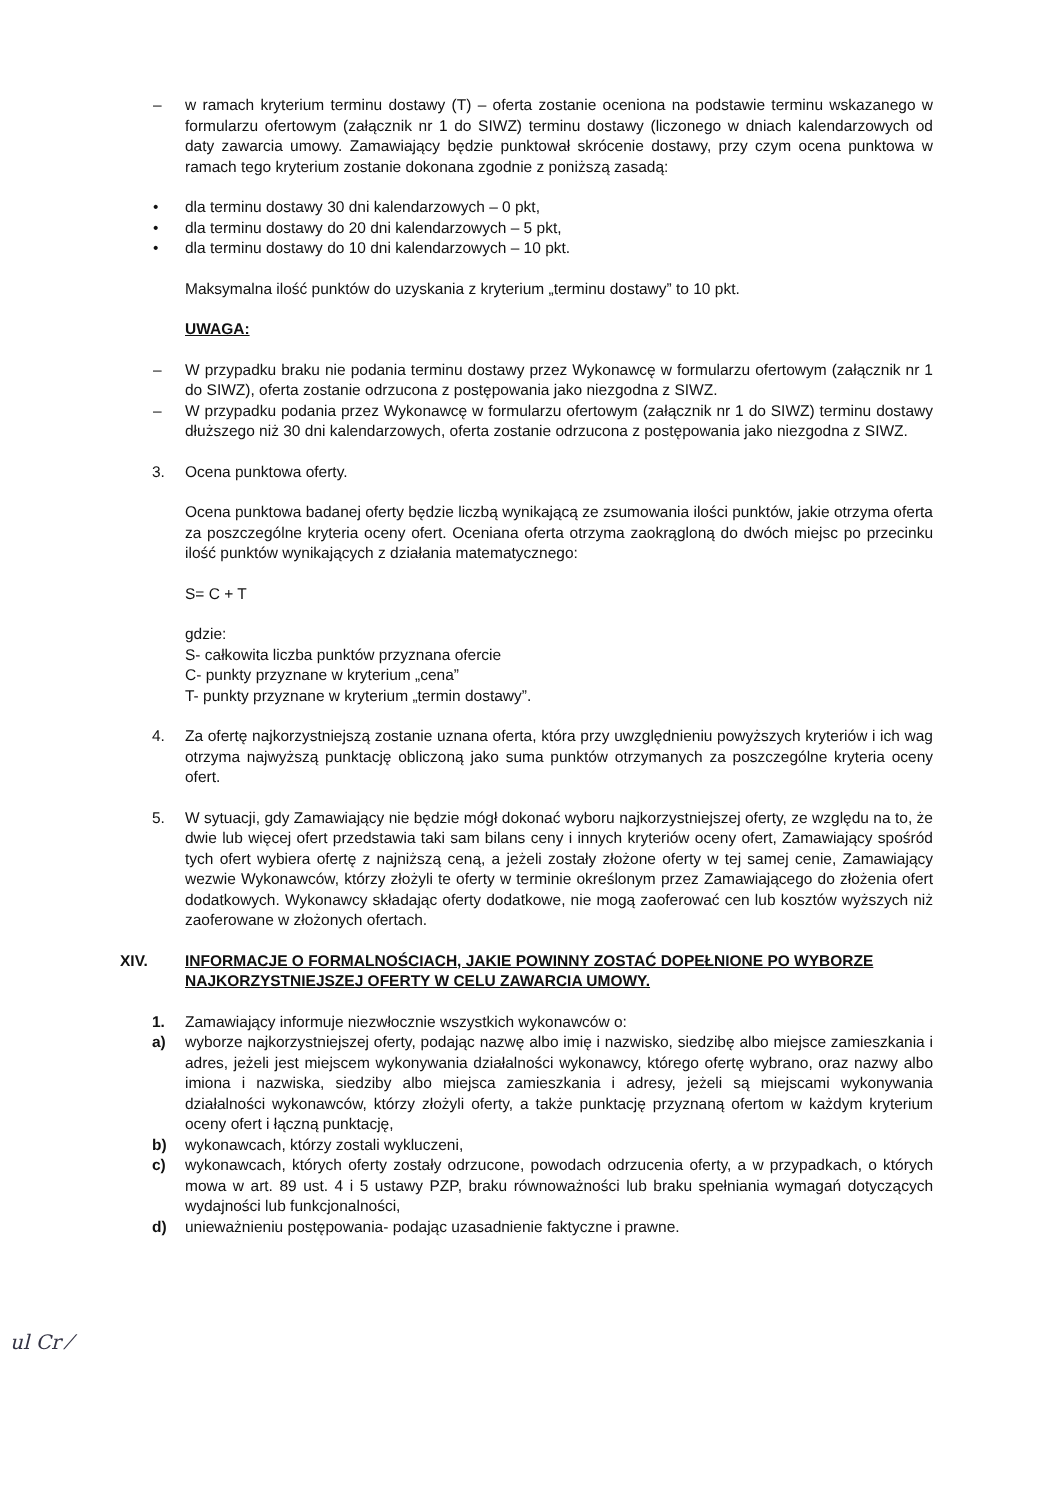– w ramach kryterium terminu dostawy (T) – oferta zostanie oceniona na podstawie terminu wskazanego w formularzu ofertowym (załącznik nr 1 do SIWZ) terminu dostawy (liczonego w dniach kalendarzowych od daty zawarcia umowy. Zamawiający będzie punktował skrócenie dostawy, przy czym ocena punktowa w ramach tego kryterium zostanie dokonana zgodnie z poniższą zasadą:
• dla terminu dostawy 30 dni kalendarzowych – 0 pkt,
• dla terminu dostawy do 20 dni kalendarzowych – 5 pkt,
• dla terminu dostawy do 10 dni kalendarzowych – 10 pkt.
Maksymalna ilość punktów do uzyskania z kryterium „terminu dostawy” to 10 pkt.
UWAGA:
– W przypadku braku nie podania terminu dostawy przez Wykonawcę w formularzu ofertowym (załącznik nr 1 do SIWZ), oferta zostanie odrzucona z postępowania jako niezgodna z SIWZ.
– W przypadku podania przez Wykonawcę w formularzu ofertowym (załącznik nr 1 do SIWZ) terminu dostawy dłuższego niż 30 dni kalendarzowych, oferta zostanie odrzucona z postępowania jako niezgodna z SIWZ.
3. Ocena punktowa oferty.
Ocena punktowa badanej oferty będzie liczbą wynikającą ze zsumowania ilości punktów, jakie otrzyma oferta za poszczególne kryteria oceny ofert. Oceniana oferta otrzyma zaokrągloną do dwóch miejsc po przecinku ilość punktów wynikających z działania matematycznego:
S= C + T
gdzie:
S- całkowita liczba punktów przyznana ofercie
C- punkty przyznane w kryterium „cena”
T- punkty przyznane w kryterium „termin dostawy”.
4. Za ofertę najkorzystniejszą zostanie uznana oferta, która przy uwzględnieniu powyższych kryteriów i ich wag otrzyma najwyższą punktację obliczoną jako suma punktów otrzymanych za poszczególne kryteria oceny ofert.
5. W sytuacji, gdy Zamawiający nie będzie mógł dokonać wyboru najkorzystniejszej oferty, ze względu na to, że dwie lub więcej ofert przedstawia taki sam bilans ceny i innych kryteriów oceny ofert, Zamawiający spośród tych ofert wybiera ofertę z najniższą ceną, a jeżeli zostały złożone oferty w tej samej cenie, Zamawiający wezwie Wykonawców, którzy złożyli te oferty w terminie określonym przez Zamawiającego do złożenia ofert dodatkowych. Wykonawcy składając oferty dodatkowe, nie mogą zaoferować cen lub kosztów wyższych niż zaoferowane w złożonych ofertach.
XIV. INFORMACJE O FORMALNOŚCIACH, JAKIE POWINNY ZOSTAĆ DOPEŁNIONE PO WYBORZE NAJKORZYSTNIEJSZEJ OFERTY W CELU ZAWARCIA UMOWY.
1. Zamawiający informuje niezwłocznie wszystkich wykonawców o:
a) wyborze najkorzystniejszej oferty, podając nazwę albo imię i nazwisko, siedzibę albo miejsce zamieszkania i adres, jeżeli jest miejscem wykonywania działalności wykonawcy, którego ofertę wybrano, oraz nazwy albo imiona i nazwiska, siedziby albo miejsca zamieszkania i adresy, jeżeli są miejscami wykonywania działalności wykonawców, którzy złożyli oferty, a także punktację przyznaną ofertom w każdym kryterium oceny ofert i łączną punktację,
b) wykonawcach, którzy zostali wykluczeni,
c) wykonawcach, których oferty zostały odrzucone, powodach odrzucenia oferty, a w przypadkach, o których mowa w art. 89 ust. 4 i 5 ustawy PZP, braku równoważności lub braku spełniania wymagań dotyczących wydajności lub funkcjonalności,
d) unieważnieniu postępowania- podając uzasadnienie faktyczne i prawne.
ul Cr ⁄